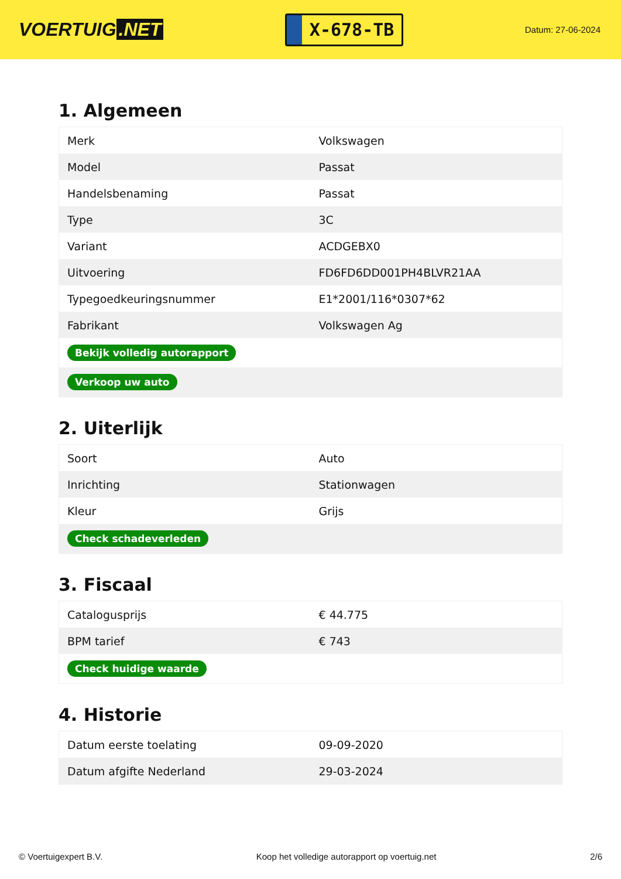VOERTUIG.NET
X-678-TB
Datum: 27-06-2024
1. Algemeen
| Merk | Volkswagen |
| Model | Passat |
| Handelsbenaming | Passat |
| Type | 3C |
| Variant | ACDGEBX0 |
| Uitvoering | FD6FD6DD001PH4BLVR21AA |
| Typegoedkeuringsnummer | E1*2001/116*0307*62 |
| Fabrikant | Volkswagen Ag |
| Bekijk volledig autorapport | |
| Verkoop uw auto | |
2. Uiterlijk
| Soort | Auto |
| Inrichting | Stationwagen |
| Kleur | Grijs |
| Check schadeverleden | |
3. Fiscaal
| Catalogusprijs | € 44.775 |
| BPM tarief | € 743 |
| Check huidige waarde | |
4. Historie
| Datum eerste toelating | 09-09-2020 |
| Datum afgifte Nederland | 29-03-2024 |
© Voertuigexpert B.V. Koop het volledige autorapport op voertuig.net 2/6